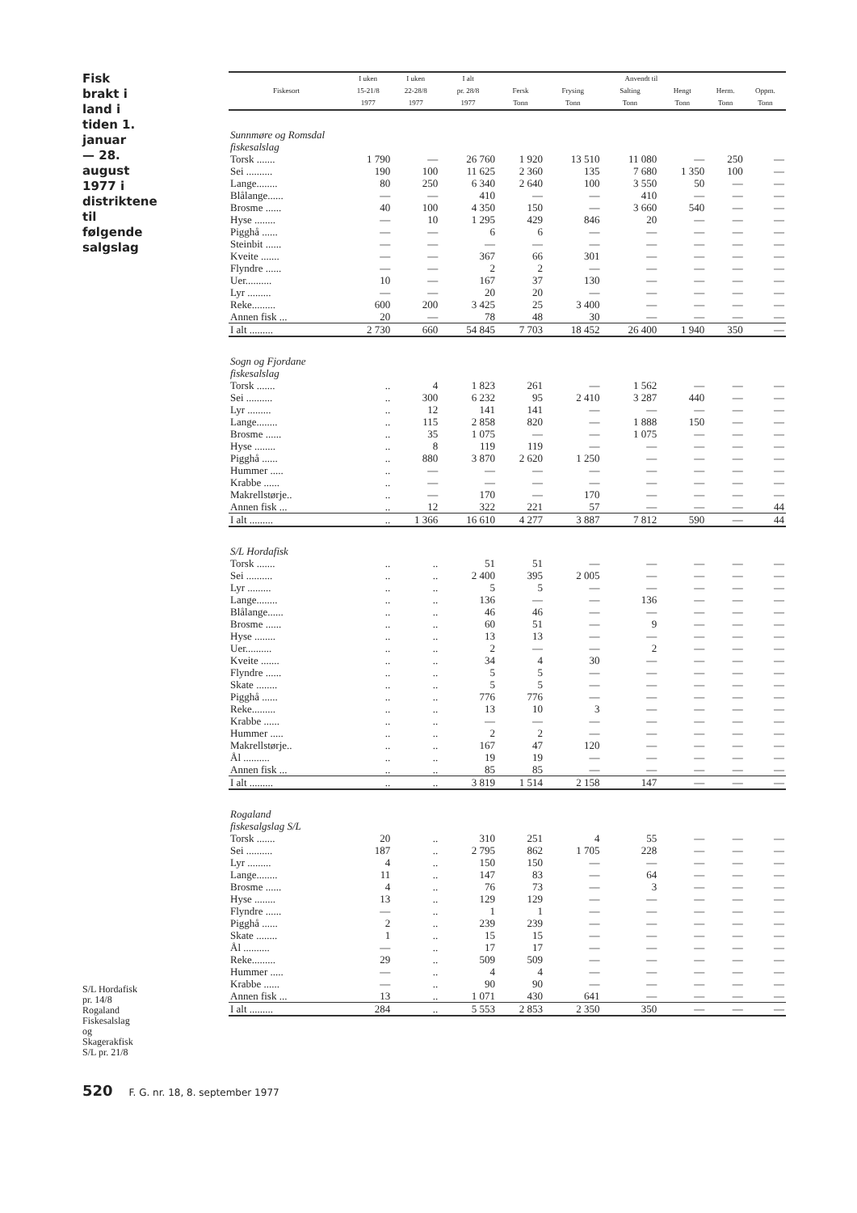Fisk brakt i land i tiden 1. januar — 28. august 1977 i distriktene til følgende salgslag
S/L Hordafisk pr. 14/8 Rogaland Fiskesalslag og Skagerakfisk S/L pr. 21/8
| Fiskesort | I uken 15-21/8 1977 | I uken 22-28/8 1977 | I alt pr. 28/8 1977 | Anvendt til | | | | | |
| --- | --- | --- | --- | --- | --- | --- | --- | --- | --- |
| | | | | Fersk Tonn | Frysing Tonn | Salting Tonn | Hengt Tonn | Herm. Tonn | Oppm. Tonn |
| Sunnmøre og Romsdal fiskesalslag | | | | | | | | | |
| Torsk ....... | 1 790 | — | 26 760 | 1 920 | 13 510 | 11 080 | — | 250 | — |
| Sei .......... | 190 | 100 | 11 625 | 2 360 | 135 | 7 680 | 1 350 | 100 | — |
| Lange........ | 80 | 250 | 6 340 | 2 640 | 100 | 3 550 | 50 | — | — |
| Blålange...... | — | — | 410 | — | — | 410 | — | — | — |
| Brosme ...... | 40 | 100 | 4 350 | 150 | — | 3 660 | 540 | — | — |
| Hyse ........ | — | 10 | 1 295 | 429 | 846 | 20 | — | — | — |
| Pigghå ...... | — | — | 6 | 6 | — | — | — | — | — |
| Steinbit ...... | — | — | — | — | — | — | — | — | — |
| Kveite ....... | — | — | 367 | 66 | 301 | — | — | — | — |
| Flyndre ...... | — | — | 2 | 2 | — | — | — | — | — |
| Uer.......... | 10 | — | 167 | 37 | 130 | — | — | — | — |
| Lyr ......... | — | — | 20 | 20 | — | — | — | — | — |
| Reke......... | 600 | 200 | 3 425 | 25 | 3 400 | — | — | — | — |
| Annen fisk ... | 20 | — | 78 | 48 | 30 | — | — | — | — |
| I alt ......... | 2 730 | 660 | 54 845 | 7 703 | 18 452 | 26 400 | 1 940 | 350 | — |
| Sogn og Fjordane fiskesalslag | | | | | | | | | |
| Torsk ....... | .. | 4 | 1 823 | 261 | — | 1 562 | — | — | — |
| Sei .......... | .. | 300 | 6 232 | 95 | 2 410 | 3 287 | 440 | — | — |
| Lyr ......... | .. | 12 | 141 | 141 | — | — | — | — | — |
| Lange........ | .. | 115 | 2 858 | 820 | — | 1 888 | 150 | — | — |
| Brosme ...... | .. | 35 | 1 075 | — | — | 1 075 | — | — | — |
| Hyse ........ | .. | 8 | 119 | 119 | — | — | — | — | — |
| Pigghå ...... | .. | 880 | 3 870 | 2 620 | 1 250 | — | — | — | — |
| Hummer ..... | .. | — | — | — | — | — | — | — | — |
| Krabbe ...... | .. | — | — | — | — | — | — | — | — |
| Makrellstørje.. | .. | — | 170 | — | 170 | — | — | — | — |
| Annen fisk ... | .. | 12 | 322 | 221 | 57 | — | — | — | 44 |
| I alt ......... | .. | 1 366 | 16 610 | 4 277 | 3 887 | 7 812 | 590 | — | 44 |
| S/L Hordafisk | | | | | | | | | |
| Torsk ....... | .. | .. | 51 | 51 | — | — | — | — | — |
| Sei .......... | .. | .. | 2 400 | 395 | 2 005 | — | — | — | — |
| Lyr ......... | .. | .. | 5 | 5 | — | — | — | — | — |
| Lange........ | .. | .. | 136 | — | — | 136 | — | — | — |
| Blålange...... | .. | .. | 46 | 46 | — | — | — | — | — |
| Brosme ...... | .. | .. | 60 | 51 | — | 9 | — | — | — |
| Hyse ........ | .. | .. | 13 | 13 | — | — | — | — | — |
| Uer.......... | .. | .. | 2 | — | — | 2 | — | — | — |
| Kveite ....... | .. | .. | 34 | 4 | 30 | — | — | — | — |
| Flyndre ...... | .. | .. | 5 | 5 | — | — | — | — | — |
| Skate ........ | .. | .. | 5 | 5 | — | — | — | — | — |
| Pigghå ...... | .. | .. | 776 | 776 | — | — | — | — | — |
| Reke......... | .. | .. | 13 | 10 | 3 | — | — | — | — |
| Krabbe ...... | .. | .. | — | — | — | — | — | — | — |
| Hummer ..... | .. | .. | 2 | 2 | — | — | — | — | — |
| Makrellstørje.. | .. | .. | 167 | 47 | 120 | — | — | — | — |
| Ål .......... | .. | .. | 19 | 19 | — | — | — | — | — |
| Annen fisk ... | .. | .. | 85 | 85 | — | — | — | — | — |
| I alt ......... | .. | .. | 3 819 | 1 514 | 2 158 | 147 | — | — | — |
| Rogaland fiskesalgslag S/L | | | | | | | | | |
| Torsk ....... | 20 | .. | 310 | 251 | 4 | 55 | — | — | — |
| Sei .......... | 187 | .. | 2 795 | 862 | 1 705 | 228 | — | — | — |
| Lyr ......... | 4 | .. | 150 | 150 | — | — | — | — | — |
| Lange........ | 11 | .. | 147 | 83 | — | 64 | — | — | — |
| Brosme ...... | 4 | .. | 76 | 73 | — | 3 | — | — | — |
| Hyse ........ | 13 | .. | 129 | 129 | — | — | — | — | — |
| Flyndre ...... | — | .. | 1 | 1 | — | — | — | — | — |
| Pigghå ...... | 2 | .. | 239 | 239 | — | — | — | — | — |
| Skate ........ | 1 | .. | 15 | 15 | — | — | — | — | — |
| Ål .......... | — | .. | 17 | 17 | — | — | — | — | — |
| Reke......... | 29 | .. | 509 | 509 | — | — | — | — | — |
| Hummer ..... | — | .. | 4 | 4 | — | — | — | — | — |
| Krabbe ...... | — | .. | 90 | 90 | — | — | — | — | — |
| Annen fisk ... | 13 | .. | 1 071 | 430 | 641 | — | — | — | — |
| I alt ......... | 284 | .. | 5 553 | 2 853 | 2 350 | 350 | — | — | — |
520 F. G. nr. 18, 8. september 1977